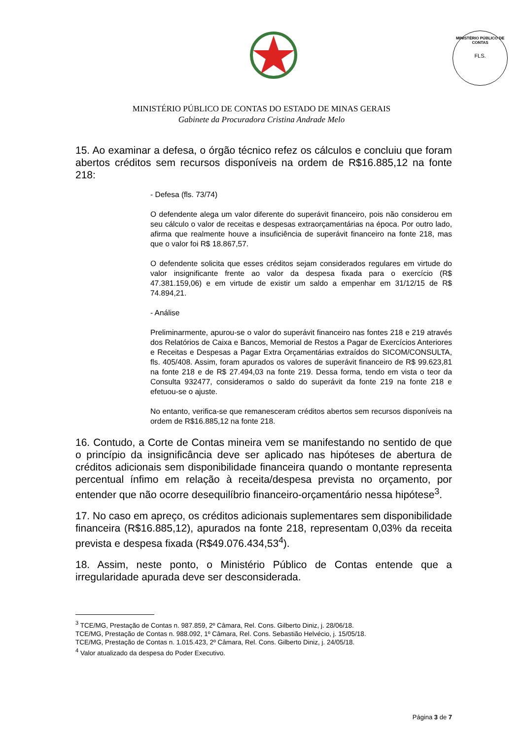MINISTÉRIO PÚBLICO DE CONTAS
FLS.
MINISTÉRIO PÚBLICO DE CONTAS DO ESTADO DE MINAS GERAIS
Gabinete da Procuradora Cristina Andrade Melo
15. Ao examinar a defesa, o órgão técnico refez os cálculos e concluiu que foram abertos créditos sem recursos disponíveis na ordem de R$16.885,12 na fonte 218:
- Defesa (fls. 73/74)
O defendente alega um valor diferente do superávit financeiro, pois não considerou em seu cálculo o valor de receitas e despesas extraorçamentárias na época. Por outro lado, afirma que realmente houve a insuficiência de superávit financeiro na fonte 218, mas que o valor foi R$ 18.867,57.
O defendente solicita que esses créditos sejam considerados regulares em virtude do valor insignificante frente ao valor da despesa fixada para o exercício (R$ 47.381.159,06) e em virtude de existir um saldo a empenhar em 31/12/15 de R$ 74.894,21.
- Análise
Preliminarmente, apurou-se o valor do superávit financeiro nas fontes 218 e 219 através dos Relatórios de Caixa e Bancos, Memorial de Restos a Pagar de Exercícios Anteriores e Receitas e Despesas a Pagar Extra Orçamentárias extraídos do SICOM/CONSULTA, fls. 405/408. Assim, foram apurados os valores de superávit financeiro de R$ 99.623,81 na fonte 218 e de R$ 27.494,03 na fonte 219. Dessa forma, tendo em vista o teor da Consulta 932477, consideramos o saldo do superávit da fonte 219 na fonte 218 e efetuou-se o ajuste.
No entanto, verifica-se que remanesceram créditos abertos sem recursos disponíveis na ordem de R$16.885,12 na fonte 218.
16. Contudo, a Corte de Contas mineira vem se manifestando no sentido de que o princípio da insignificância deve ser aplicado nas hipóteses de abertura de créditos adicionais sem disponibilidade financeira quando o montante representa percentual ínfimo em relação à receita/despesa prevista no orçamento, por entender que não ocorre desequilíbrio financeiro-orçamentário nessa hipótese<sup>3</sup>.
17. No caso em apreço, os créditos adicionais suplementares sem disponibilidade financeira (R$16.885,12), apurados na fonte 218, representam 0,03% da receita prevista e despesa fixada (R$49.076.434,53<sup>4</sup>).
18. Assim, neste ponto, o Ministério Público de Contas entende que a irregularidade apurada deve ser desconsiderada.
<sup>3</sup> TCE/MG, Prestação de Contas n. 987.859, 2º Câmara, Rel. Cons. Gilberto Diniz, j. 28/06/18.
TCE/MG, Prestação de Contas n. 988.092, 1º Câmara, Rel. Cons. Sebastião Helvécio, j. 15/05/18.
TCE/MG, Prestação de Contas n. 1.015.423, 2º Câmara, Rel. Cons. Gilberto Diniz, j. 24/05/18.
<sup>4</sup> Valor atualizado da despesa do Poder Executivo.
Página 3 de 7